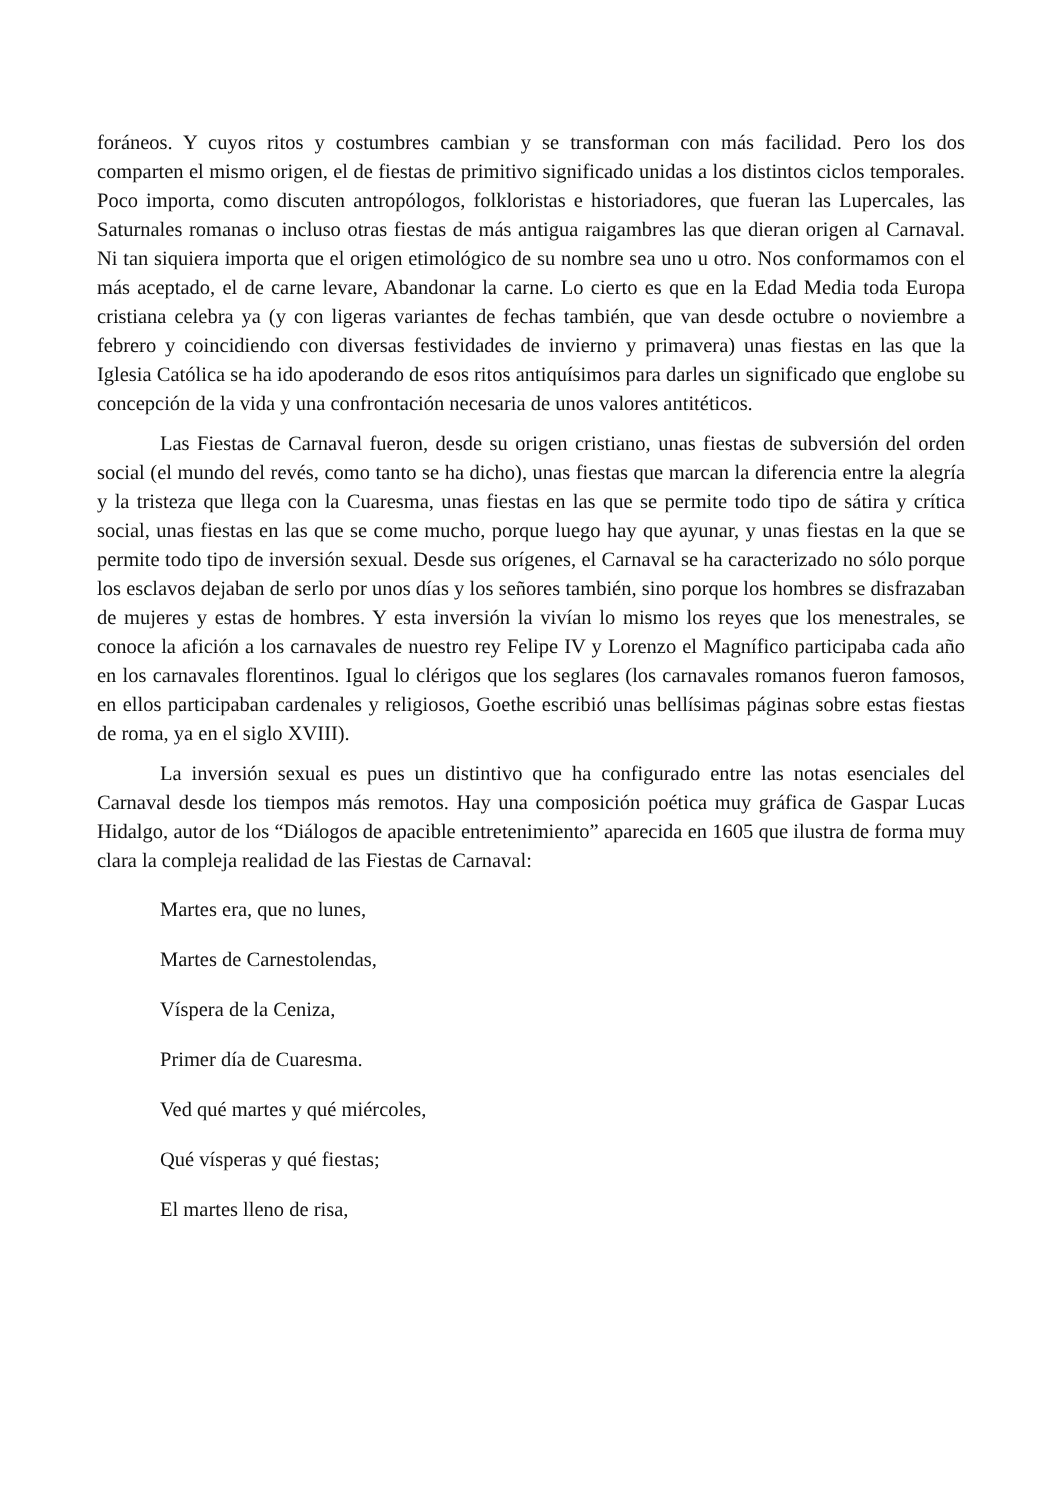foráneos. Y cuyos ritos y costumbres cambian y se transforman con más facilidad. Pero los dos comparten el mismo origen, el de fiestas de primitivo significado unidas a los distintos ciclos temporales. Poco importa, como discuten antropólogos, folkloristas e historiadores, que fueran las Lupercales, las Saturnales romanas o incluso otras fiestas de más antigua raigambres las que dieran origen al Carnaval. Ni tan siquiera importa que el origen etimológico de su nombre sea uno u otro. Nos conformamos con el más aceptado, el de carne levare, Abandonar la carne. Lo cierto es que en la Edad Media toda Europa cristiana celebra ya (y con ligeras variantes de fechas también, que van desde octubre o noviembre a febrero y coincidiendo con diversas festividades de invierno y primavera) unas fiestas en las que la Iglesia Católica se ha ido apoderando de esos ritos antiquísimos para darles un significado que englobe su concepción de la vida y una confrontación necesaria de unos valores antitéticos.
Las Fiestas de Carnaval fueron, desde su origen cristiano, unas fiestas de subversión del orden social (el mundo del revés, como tanto se ha dicho), unas fiestas que marcan la diferencia entre la alegría y la tristeza que llega con la Cuaresma, unas fiestas en las que se permite todo tipo de sátira y crítica social, unas fiestas en las que se come mucho, porque luego hay que ayunar, y unas fiestas en la que se permite todo tipo de inversión sexual. Desde sus orígenes, el Carnaval se ha caracterizado no sólo porque los esclavos dejaban de serlo por unos días y los señores también, sino porque los hombres se disfrazaban de mujeres y estas de hombres. Y esta inversión la vivían lo mismo los reyes que los menestrales, se conoce la afición a los carnavales de nuestro rey Felipe IV y Lorenzo el Magnífico participaba cada año en los carnavales florentinos. Igual lo clérigos que los seglares (los carnavales romanos fueron famosos, en ellos participaban cardenales y religiosos, Goethe escribió unas bellísimas páginas sobre estas fiestas de roma, ya en el siglo XVIII).
La inversión sexual es pues un distintivo que ha configurado entre las notas esenciales del Carnaval desde los tiempos más remotos. Hay una composición poética muy gráfica de Gaspar Lucas Hidalgo, autor de los “Diálogos de apacible entretenimiento” aparecida en 1605 que ilustra de forma muy clara la compleja realidad de las Fiestas de Carnaval:
Martes era, que no lunes,
Martes de Carnestolendas,
Víspera de la Ceniza,
Primer día de Cuaresma.
Ved qué martes y qué miércoles,
Qué vísperas y qué fiestas;
El martes lleno de risa,